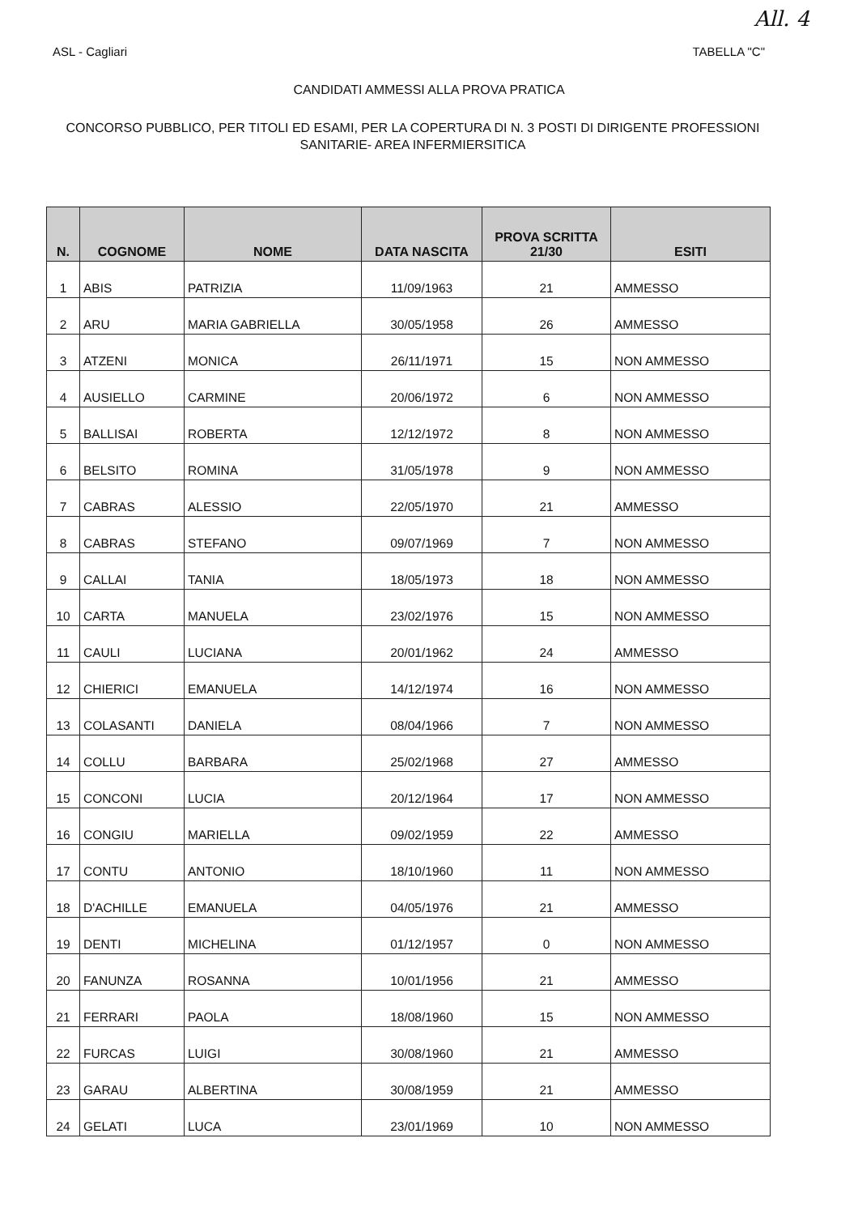All. 4
ASL - Cagliari TABELLA "C"
CANDIDATI AMMESSI ALLA PROVA PRATICA
CONCORSO PUBBLICO, PER TITOLI ED ESAMI, PER LA COPERTURA DI N. 3 POSTI DI DIRIGENTE PROFESSIONI SANITARIE- AREA INFERMIERSITICA
| N. | COGNOME | NOME | DATA NASCITA | PROVA SCRITTA 21/30 | ESITI |
| --- | --- | --- | --- | --- | --- |
| 1 | ABIS | PATRIZIA | 11/09/1963 | 21 | AMMESSO |
| 2 | ARU | MARIA GABRIELLA | 30/05/1958 | 26 | AMMESSO |
| 3 | ATZENI | MONICA | 26/11/1971 | 15 | NON AMMESSO |
| 4 | AUSIELLO | CARMINE | 20/06/1972 | 6 | NON AMMESSO |
| 5 | BALLISAI | ROBERTA | 12/12/1972 | 8 | NON AMMESSO |
| 6 | BELSITO | ROMINA | 31/05/1978 | 9 | NON AMMESSO |
| 7 | CABRAS | ALESSIO | 22/05/1970 | 21 | AMMESSO |
| 8 | CABRAS | STEFANO | 09/07/1969 | 7 | NON AMMESSO |
| 9 | CALLAI | TANIA | 18/05/1973 | 18 | NON AMMESSO |
| 10 | CARTA | MANUELA | 23/02/1976 | 15 | NON AMMESSO |
| 11 | CAULI | LUCIANA | 20/01/1962 | 24 | AMMESSO |
| 12 | CHIERICI | EMANUELA | 14/12/1974 | 16 | NON AMMESSO |
| 13 | COLASANTI | DANIELA | 08/04/1966 | 7 | NON AMMESSO |
| 14 | COLLU | BARBARA | 25/02/1968 | 27 | AMMESSO |
| 15 | CONCONI | LUCIA | 20/12/1964 | 17 | NON AMMESSO |
| 16 | CONGIU | MARIELLA | 09/02/1959 | 22 | AMMESSO |
| 17 | CONTU | ANTONIO | 18/10/1960 | 11 | NON AMMESSO |
| 18 | D'ACHILLE | EMANUELA | 04/05/1976 | 21 | AMMESSO |
| 19 | DENTI | MICHELINA | 01/12/1957 | 0 | NON AMMESSO |
| 20 | FANUNZA | ROSANNA | 10/01/1956 | 21 | AMMESSO |
| 21 | FERRARI | PAOLA | 18/08/1960 | 15 | NON AMMESSO |
| 22 | FURCAS | LUIGI | 30/08/1960 | 21 | AMMESSO |
| 23 | GARAU | ALBERTINA | 30/08/1959 | 21 | AMMESSO |
| 24 | GELATI | LUCA | 23/01/1969 | 10 | NON AMMESSO |